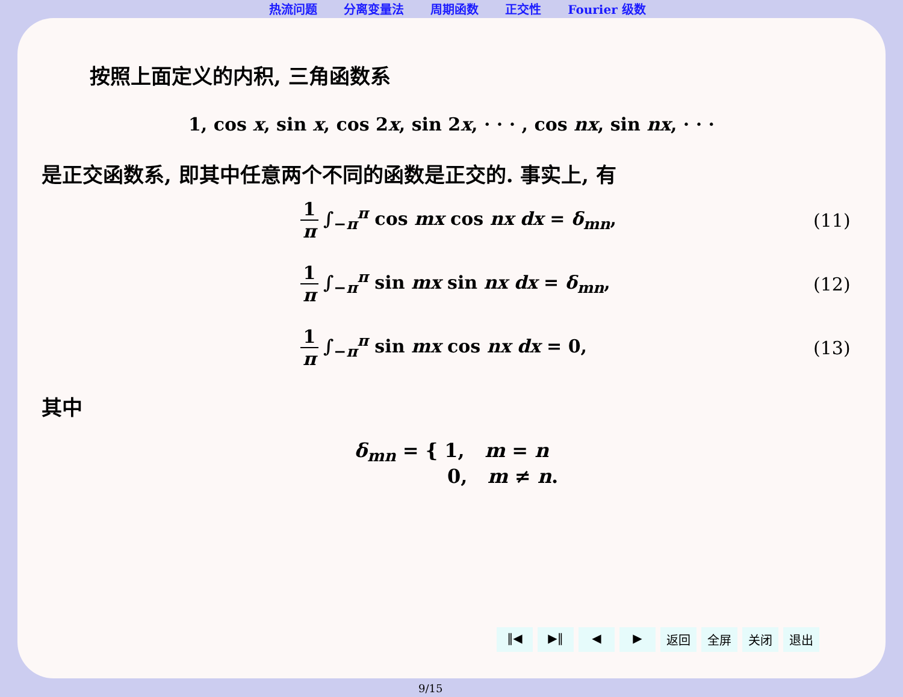热流问题 分离变量法 周期函数 正交性 Fourier 级数
按照上面定义的内积, 三角函数系
1, cos x, sin x, cos 2x, sin 2x, · · · , cos nx, sin nx, · · ·
是正交函数系, 即其中任意两个不同的函数是正交的. 事实上, 有
1 π ∫<sub>−π</sub><sup>π</sup> cos mx cos nx dx = δ<sub>mn</sub>,
(11)
1 π ∫<sub>−π</sub><sup>π</sup> sin mx sin nx dx = δ<sub>mn</sub>,
(12)
1 π ∫<sub>−π</sub><sup>π</sup> sin mx cos nx dx = 0, (13)
其中
δ<sub>mn</sub> = { 1, m = n
0, m ≠ n.
‖◀ ▶‖ ◀ ▶ 返回 全屏 关闭 退出
9/15